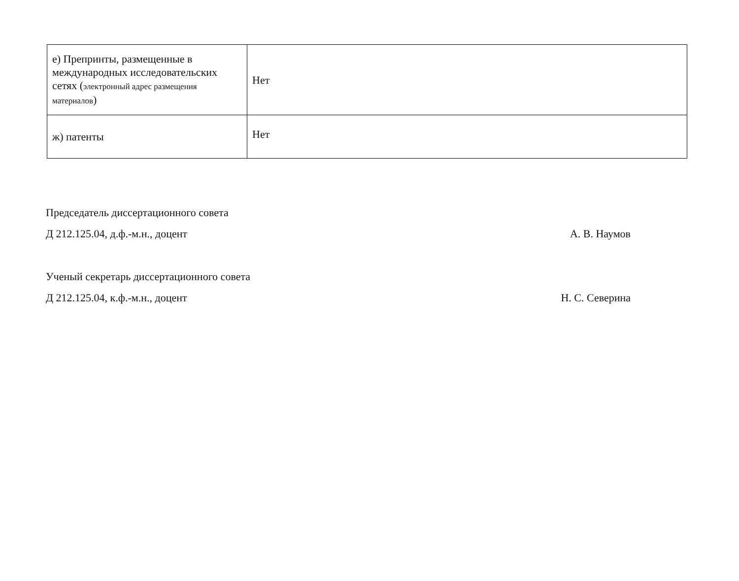| е) Препринты, размещенные в международных исследовательских сетях ( электронный адрес размещения материалов ) | Нет |
| ж) патенты | Нет |
Председатель диссертационного совета
Д 212.125.04, д.ф.-м.н., доцент А. В. Наумов
Ученый секретарь диссертационного совета
Д 212.125.04, к.ф.-м.н., доцент Н. С. Северина